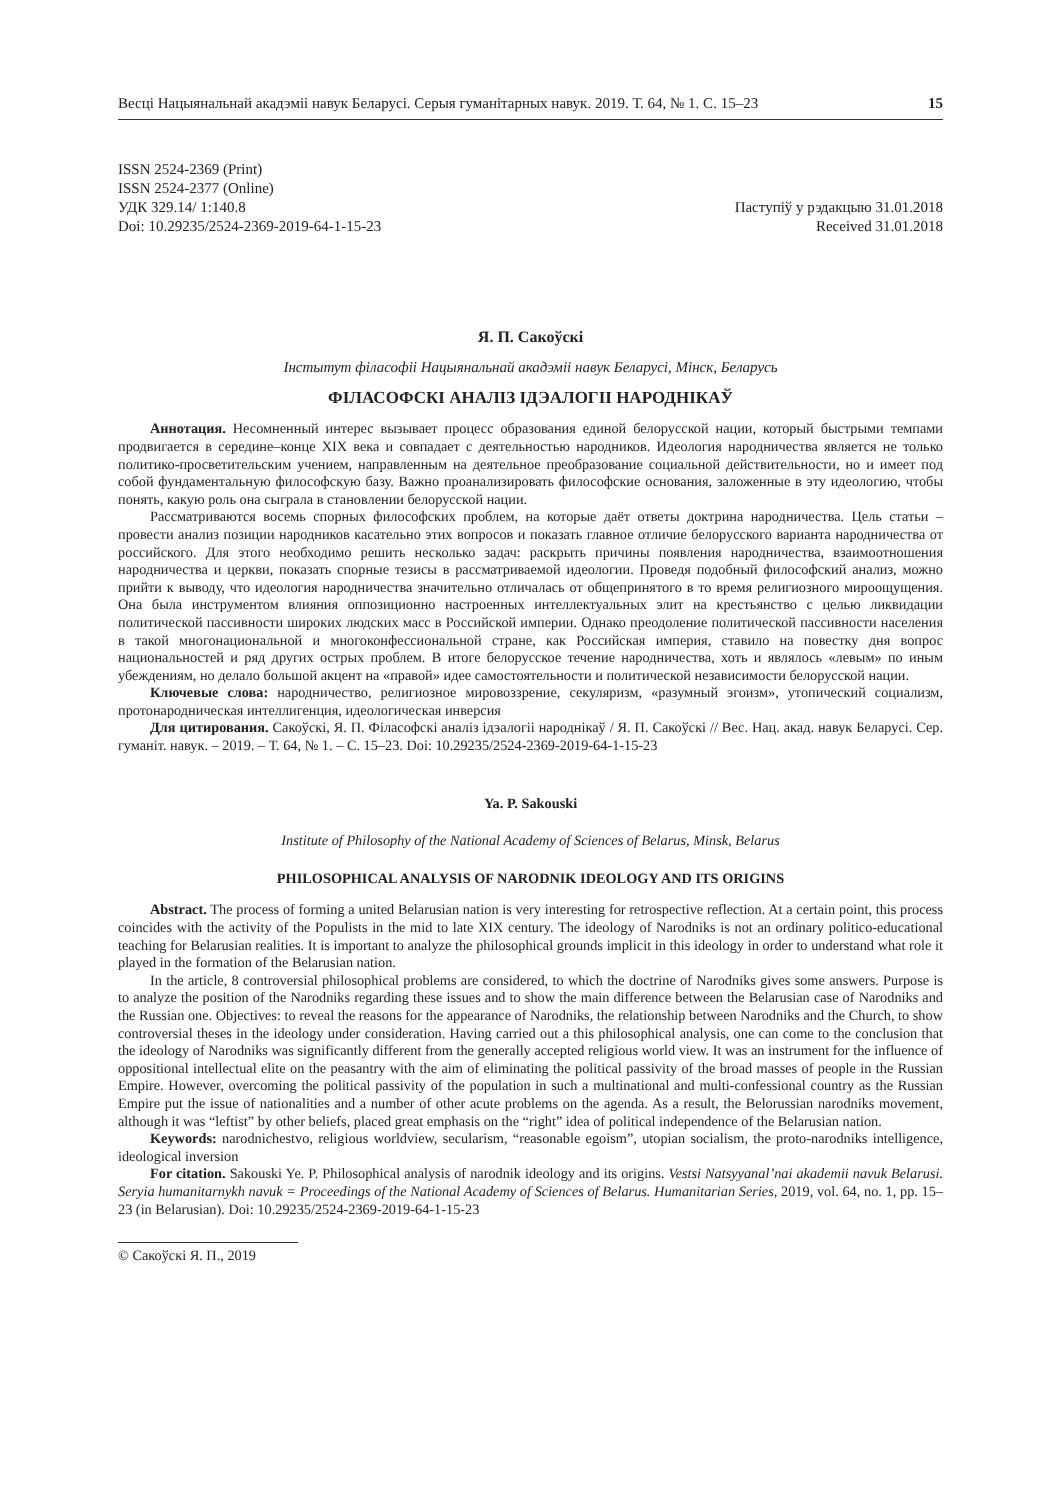Весці Нацыянальнай акадэміі навук Беларусі. Серыя гуманітарных навук. 2019. Т. 64, № 1. С. 15–23 15
ISSN 2524-2369 (Print)
ISSN 2524-2377 (Online)
УДК 329.14/ 1:140.8
Doi: 10.29235/2524-2369-2019-64-1-15-23
Паступіў у рэдакцыю 31.01.2018
Received 31.01.2018
Я. П. Сакоўскі
Інстытут філасофіі Нацыянальнай акадэміі навук Беларусі, Мінск, Беларусь
ФІЛАСОФСКІ АНАЛІЗ ІДЭАЛОГІІ НАРОДНІКАЎ
Аннотация. Несомненный интерес вызывает процесс образования единой белорусской нации, который быстрыми темпами продвигается в середине–конце XIX века и совпадает с деятельностью народников. Идеология народничества является не только политико-просветительским учением, направленным на деятельное преобразование социальной действительности, но и имеет под собой фундаментальную философскую базу. Важно проанализировать философские основания, заложенные в эту идеологию, чтобы понять, какую роль она сыграла в становлении белорусской нации.
Рассматриваются восемь спорных философских проблем, на которые даёт ответы доктрина народничества. Цель статьи – провести анализ позиции народников касательно этих вопросов и показать главное отличие белорусского варианта народничества от российского. Для этого необходимо решить несколько задач: раскрыть причины появления народничества, взаимоотношения народничества и церкви, показать спорные тезисы в рассматриваемой идеологии. Проведя подобный философский анализ, можно прийти к выводу, что идеология народничества значительно отличалась от общепринятого в то время религиозного мироощущения. Она была инструментом влияния оппозиционно настроенных интеллектуальных элит на крестьянство с целью ликвидации политической пассивности широких людских масс в Российской империи. Однако преодоление политической пассивности населения в такой многонациональной и многоконфессиональной стране, как Российская империя, ставило на повестку дня вопрос национальностей и ряд других острых проблем. В итоге белорусское течение народничества, хоть и являлось «левым» по иным убеждениям, но делало большой акцент на «правой» идее самостоятельности и политической независимости белорусской нации.
Ключевые слова: народничество, религиозное мировоззрение, секуляризм, «разумный эгоизм», утопический социализм, протонародническая интеллигенция, идеологическая инверсия
Для цитирования. Сакоўскі, Я. П. Філасофскі аналіз ідэалогіі народнікаў / Я. П. Сакоўскі // Вес. Нац. акад. навук Беларусі. Сер. гуманіт. навук. – 2019. – Т. 64, № 1. – С. 15–23. Doi: 10.29235/2524-2369-2019-64-1-15-23
Ya. P. Sakouski
Institute of Philosophy of the National Academy of Sciences of Belarus, Minsk, Belarus
PHILOSOPHICAL ANALYSIS OF NARODNIK IDEOLOGY AND ITS ORIGINS
Abstract. The process of forming a united Belarusian nation is very interesting for retrospective reflection. At a certain point, this process coincides with the activity of the Populists in the mid to late XIX century. The ideology of Narodniks is not an ordinary politico-educational teaching for Belarusian realities. It is important to analyze the philosophical grounds implicit in this ideology in order to understand what role it played in the formation of the Belarusian nation.
In the article, 8 controversial philosophical problems are considered, to which the doctrine of Narodniks gives some answers. Purpose is to analyze the position of the Narodniks regarding these issues and to show the main difference between the Belarusian case of Narodniks and the Russian one. Objectives: to reveal the reasons for the appearance of Narodniks, the relationship between Narodniks and the Church, to show controversial theses in the ideology under consideration. Having carried out a this philosophical analysis, one can come to the conclusion that the ideology of Narodniks was significantly different from the generally accepted religious world view. It was an instrument for the influence of oppositional intellectual elite on the peasantry with the aim of eliminating the political passivity of the broad masses of people in the Russian Empire. However, overcoming the political passivity of the population in such a multinational and multi-confessional country as the Russian Empire put the issue of nationalities and a number of other acute problems on the agenda. As a result, the Belorussian narodniks movement, although it was “leftist” by other beliefs, placed great emphasis on the “right” idea of political independence of the Belarusian nation.
Keywords: narodnichestvo, religious worldview, secularism, “reasonable egoism”, utopian socialism, the proto-narodniks intelligence, ideological inversion
For citation. Sakouski Ye. P. Philosophical analysis of narodnik ideology and its origins. Vestsi Natsyyanal’nai akademii navuk Belarusi. Seryia humanitarnykh navuk = Proceedings of the National Academy of Sciences of Belarus. Humanitarian Series, 2019, vol. 64, no. 1, pp. 15–23 (in Belarusian). Doi: 10.29235/2524-2369-2019-64-1-15-23
© Сакоўскі Я. П., 2019